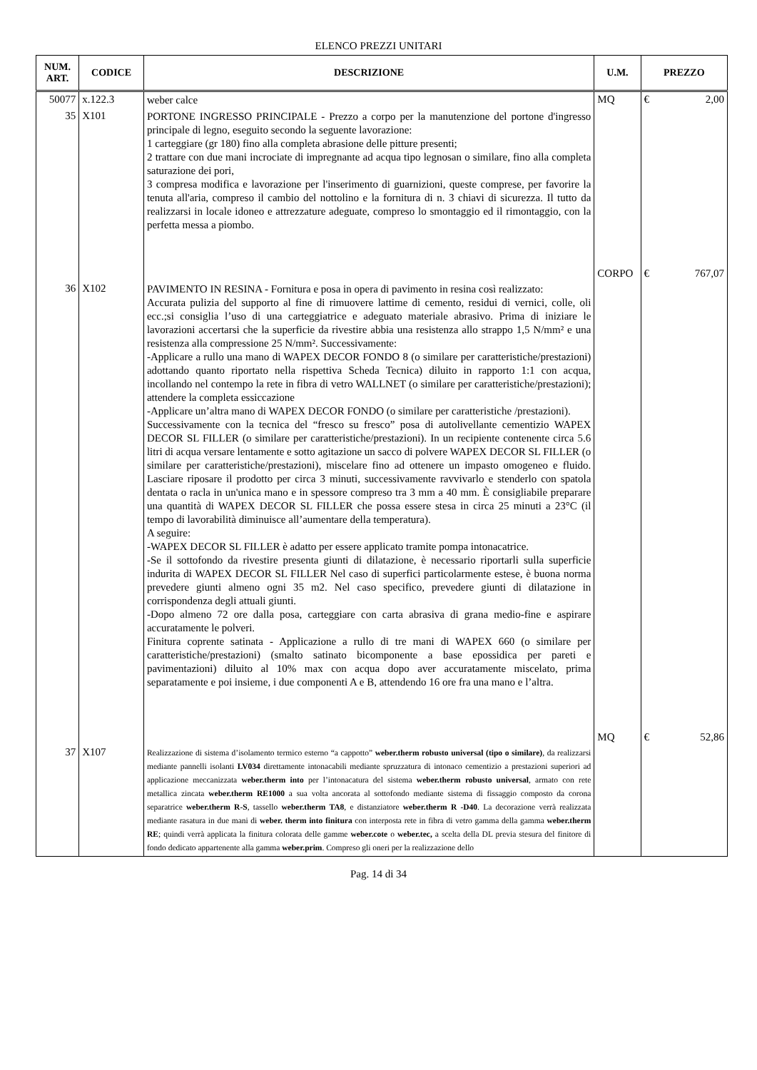ELENCO PREZZI UNITARI
| NUM. ART. | CODICE | DESCRIZIONE | U.M. | PREZZO |
| --- | --- | --- | --- | --- |
| 50077 | x.122.3 | weber calce | MQ | € 2,00 |
| 35 | X101 | PORTONE INGRESSO PRINCIPALE - Prezzo a corpo per la manutenzione del portone d'ingresso principale di legno, eseguito secondo la seguente lavorazione: 1 carteggiare (gr 180) fino alla completa abrasione delle pitture presenti; 2 trattare con due mani incrociate di impregnante ad acqua tipo legnosan o similare, fino alla completa saturazione dei pori, 3 compresa modifica e lavorazione per l'inserimento di guarnizioni, queste comprese, per favorire la tenuta all'aria, compreso il cambio del nottolino e la fornitura di n. 3 chiavi di sicurezza. Il tutto da realizzarsi in locale idoneo e attrezzature adeguate, compreso lo smontaggio ed il rimontaggio, con la perfetta messa a piombo. | CORPO | € 767,07 |
| 36 | X102 | PAVIMENTO IN RESINA - Fornitura e posa in opera di pavimento in resina così realizzato: Accurata pulizia del supporto al fine di rimuovere lattime di cemento, residui di vernici, colle, oli ecc.;si consiglia l’uso di una carteggiatrice e adeguato materiale abrasivo. Prima di iniziare le lavorazioni accertarsi che la superficie da rivestire abbia una resistenza allo strappo 1,5 N/mm² e una resistenza alla compressione 25 N/mm². Successivamente: -Applicare a rullo una mano di WAPEX DECOR FONDO 8 (o similare per caratteristiche/prestazioni) adottando quanto riportato nella rispettiva Scheda Tecnica) diluito in rapporto 1:1 con acqua, incollando nel contempo la rete in fibra di vetro WALLNET (o similare per caratteristiche/prestazioni); attendere la completa essiccazione -Applicare un’altra mano di WAPEX DECOR FONDO (o similare per caratteristiche /prestazioni). Successivamente con la tecnica del “fresco su fresco” posa di autolivellante cementizio WAPEX DECOR SL FILLER (o similare per caratteristiche/prestazioni). In un recipiente contenente circa 5.6 litri di acqua versare lentamente e sotto agitazione un sacco di polvere WAPEX DECOR SL FILLER (o similare per caratteristiche/prestazioni), miscelare fino ad ottenere un impasto omogeneo e fluido. Lasciare riposare il prodotto per circa 3 minuti, successivamente ravvivarlo e stenderlo con spatola dentata o racla in un'unica mano e in spessore compreso tra 3 mm a 40 mm. È consigliabile preparare una quantità di WAPEX DECOR SL FILLER che possa essere stesa in circa 25 minuti a 23°C (il tempo di lavorabilità diminuisce all’aumentare della temperatura). A seguire: -WAPEX DECOR SL FILLER è adatto per essere applicato tramite pompa intonacatrice. -Se il sottofondo da rivestire presenta giunti di dilatazione, è necessario riportarli sulla superficie indurita di WAPEX DECOR SL FILLER Nel caso di superfici particolarmente estese, è buona norma prevedere giunti almeno ogni 35 m2. Nel caso specifico, prevedere giunti di dilatazione in corrispondenza degli attuali giunti. -Dopo almeno 72 ore dalla posa, carteggiare con carta abrasiva di grana medio-fine e aspirare accuratamente le polveri. Finitura coprente satinata - Applicazione a rullo di tre mani di WAPEX 660 (o similare per caratteristiche/prestazioni) (smalto satinato bicomponente a base epossidica per pareti e pavimentazioni) diluito al 10% max con acqua dopo aver accuratamente miscelato, prima separatamente e poi insieme, i due componenti A e B, attendendo 16 ore fra una mano e l’altra. | MQ | € 52,86 |
| 37 | X107 | Realizzazione di sistema d’isolamento termico esterno “a cappotto” weber.therm robusto universal (tipo o similare) , da realizzarsi mediante pannelli isolanti LV034 direttamente intonacabili mediante spruzzatura di intonaco cementizio a prestazioni superiori ad applicazione meccanizzata weber.therm into per l’intonacatura del sistema weber.therm robusto universal , armato con rete metallica zincata weber.therm RE1000 a sua volta ancorata al sottofondo mediante sistema di fissaggio composto da corona separatrice weber.therm R-S , tassello weber.therm TA8 , e distanziatore weber.therm R -D40 . La decorazione verrà realizzata mediante rasatura in due mani di weber. therm into finitura con interposta rete in fibra di vetro gamma della gamma weber.therm RE ; quindi verrà applicata la finitura colorata delle gamme weber.cote o weber.tec, a scelta della DL previa stesura del finitore di fondo dedicato appartenente alla gamma weber.prim . Compreso gli oneri per la realizzazione dello | | |
Pag. 14 di 34